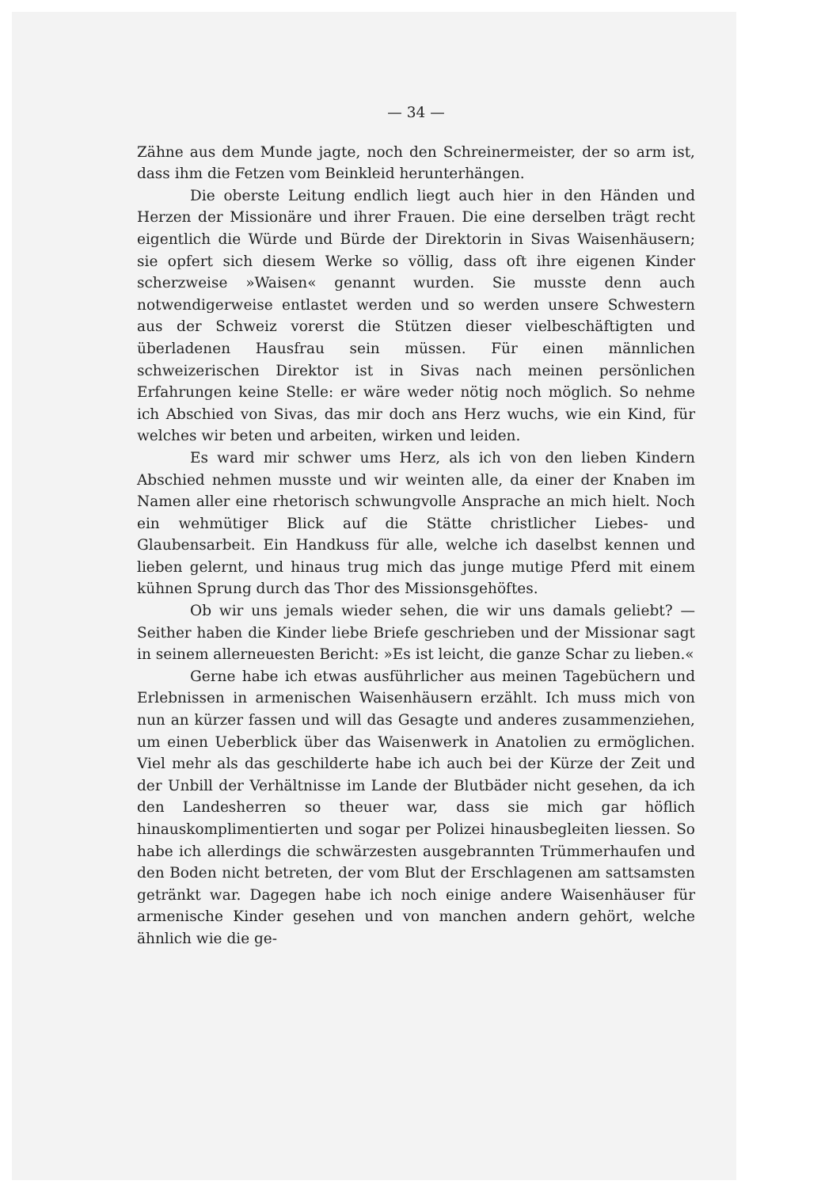— 34 —
Zähne aus dem Munde jagte, noch den Schreinermeister, der so arm ist, dass ihm die Fetzen vom Beinkleid herunterhängen.
Die oberste Leitung endlich liegt auch hier in den Händen und Herzen der Missionäre und ihrer Frauen. Die eine derselben trägt recht eigentlich die Würde und Bürde der Direktorin in Sivas Waisenhäusern; sie opfert sich diesem Werke so völlig, dass oft ihre eigenen Kinder scherzweise »Waisen« genannt wurden. Sie musste denn auch notwendigerweise entlastet werden und so werden unsere Schwestern aus der Schweiz vorerst die Stützen dieser vielbeschäftigten und überladenen Hausfrau sein müssen. Für einen männlichen schweizerischen Direktor ist in Sivas nach meinen persönlichen Erfahrungen keine Stelle: er wäre weder nötig noch möglich. So nehme ich Abschied von Sivas, das mir doch ans Herz wuchs, wie ein Kind, für welches wir beten und arbeiten, wirken und leiden.
Es ward mir schwer ums Herz, als ich von den lieben Kindern Abschied nehmen musste und wir weinten alle, da einer der Knaben im Namen aller eine rhetorisch schwungvolle Ansprache an mich hielt. Noch ein wehmütiger Blick auf die Stätte christlicher Liebes- und Glaubensarbeit. Ein Handkuss für alle, welche ich daselbst kennen und lieben gelernt, und hinaus trug mich das junge mutige Pferd mit einem kühnen Sprung durch das Thor des Missionsgehöftes.
Ob wir uns jemals wieder sehen, die wir uns damals geliebt? — Seither haben die Kinder liebe Briefe geschrieben und der Missionar sagt in seinem allerneuesten Bericht: »Es ist leicht, die ganze Schar zu lieben.«
Gerne habe ich etwas ausführlicher aus meinen Tagebüchern und Erlebnissen in armenischen Waisenhäusern erzählt. Ich muss mich von nun an kürzer fassen und will das Gesagte und anderes zusammenziehen, um einen Ueberblick über das Waisenwerk in Anatolien zu ermöglichen. Viel mehr als das geschilderte habe ich auch bei der Kürze der Zeit und der Unbill der Verhältnisse im Lande der Blutbäder nicht gesehen, da ich den Landesherren so theuer war, dass sie mich gar höflich hinauskomplimentierten und sogar per Polizei hinausbegleiten liessen. So habe ich allerdings die schwärzesten ausgebrannten Trümmerhaufen und den Boden nicht betreten, der vom Blut der Erschlagenen am sattsamsten getränkt war. Dagegen habe ich noch einige andere Waisenhäuser für armenische Kinder gesehen und von manchen andern gehört, welche ähnlich wie die ge-